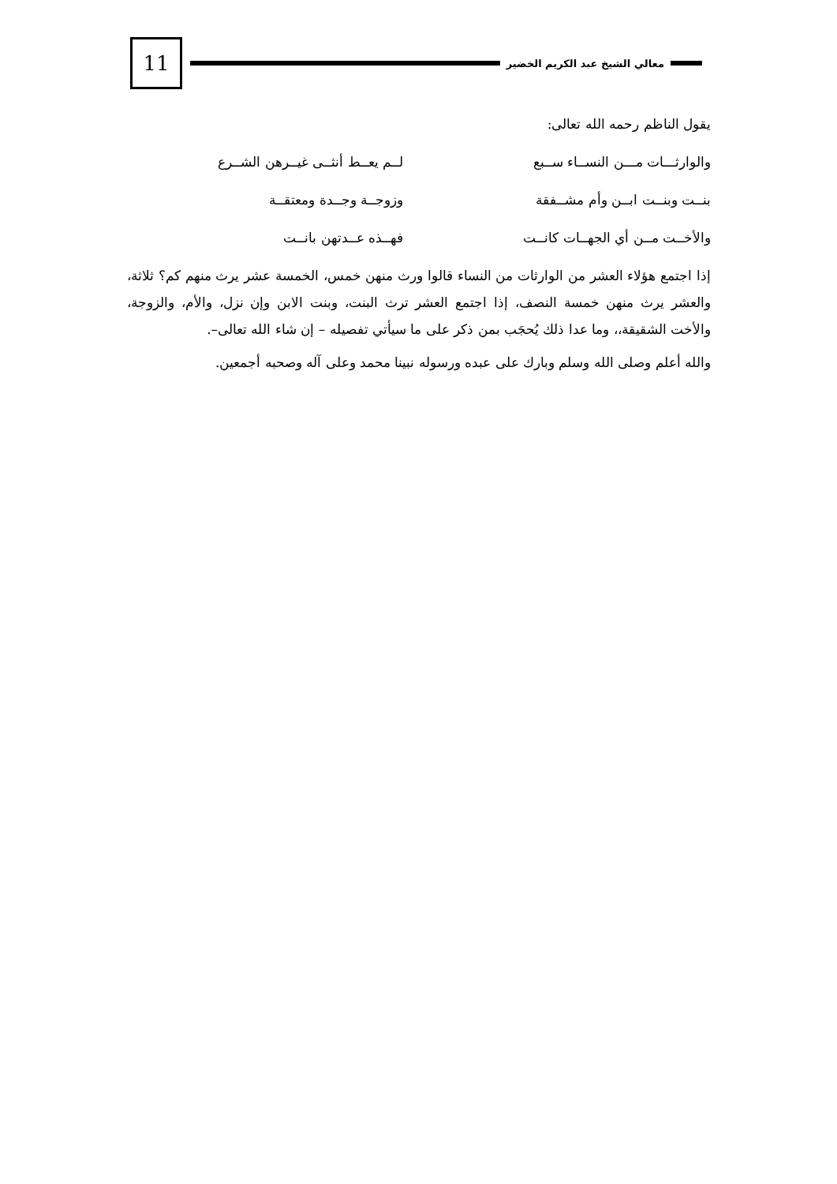معالي الشيخ عبد الكريم الخضير
11
يقول الناظم رحمه الله تعالى:
والوارثـــات مـــن النســاء ســبع لــم يعــط أنثــى غيــرهن الشــرع
بنــت وبنــت ابــن وأم مشــفقة وزوجــة وجــدة ومعتقــة
والأخــت مــن أي الجهــات كانــت فهــذه عــدتهن بانــت
إذا اجتمع هؤلاء العشر من الوارثات من النساء قالوا ورث منهن خمس، الخمسة عشر يرث منهم كم؟ ثلاثة، والعشر يرث منهن خمسة النصف، إذا اجتمع العشر ترث البنت، وبنت الابن وإن نزل، والأم، والزوجة، والأخت الشقيقة،، وما عدا ذلك يُحجَب بمن ذكر على ما سيأتي تفصيله – إن شاء الله تعالى–.
والله أعلم وصلى الله وسلم وبارك على عبده ورسوله نبينا محمد وعلى آله وصحبه أجمعين.